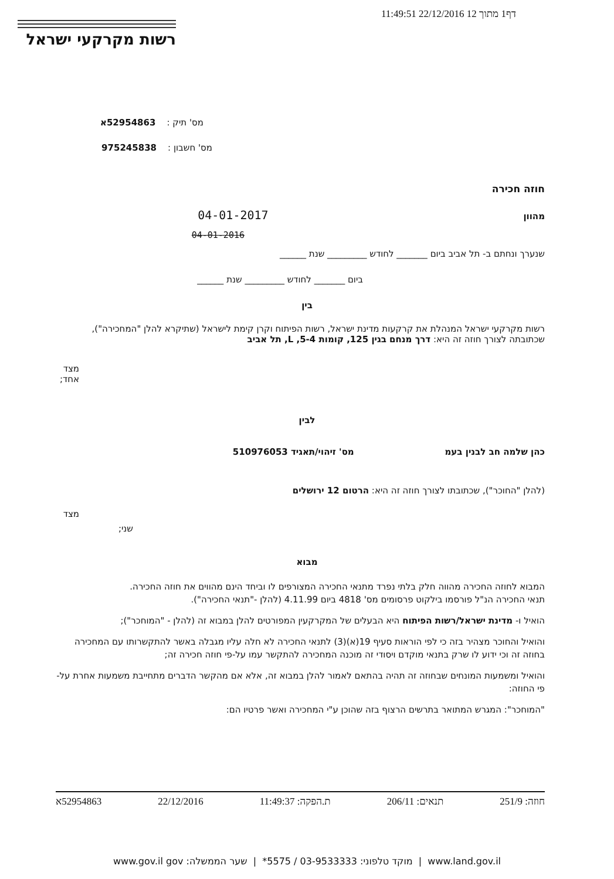דף1 מתוך 12 22/12/2016 11:49:51
רשות מקרקעי ישראל
מס' תיק : 52954863א
מס' חשבון : 975245838
חוזה חכירה
מהוון 04-01-2017
04-01-2016
שנערך ונחתם ב- תל אביב ביום _______ לחודש _________ שנת ______
ביום _______ לחודש _________ שנת ______
בין
רשות מקרקעי ישראל המנהלת את קרקעות מדינת ישראל, רשות הפיתוח וקרן קימת לישראל (שתיקרא להלן "המחכירה"), שכתובתה לצורך חוזה זה היא: דרך מנחם בגין 125, קומות 5-4, L, תל אביב
מצד
אחד;
לבין
כהן שלמה חב לבנין בעמ מס' זיהוי/תאגיד 510976053
(להלן "החוכר"), שכתובתו לצורך חוזה זה היא: הרטום 12 ירושלים
מצד
שני;
מבוא
המבוא לחוזה החכירה מהווה חלק בלתי נפרד מתנאי החכירה המצורפים לו וביחד הינם מהווים את חוזה החכירה.
תנאי החכירה הנ"ל פורסמו בילקוט פרסומים מס' 4818 ביום 4.11.99 (להלן -"תנאי החכירה").
הואיל ו- מדינת ישראל/רשות הפיתוח היא הבעלים של המקרקעין המפורטים להלן במבוא זה (להלן - "המוחכר");
והואיל והחוכר מצהיר בזה כי לפי הוראות סעיף 19(א)(3) לתנאי החכירה לא חלה עליו מגבלה באשר להתקשרותו עם המחכירה בחוזה זה וכי ידוע לו שרק בתנאי מוקדם ויסודי זה מוכנה המחכירה להתקשר עמו על-פי חוזה חכירה זה;
והואיל ומשמעות המונחים שבחוזה זה תהיה בהתאם לאמור להלן במבוא זה, אלא אם מהקשר הדברים מתחייבת משמעות אחרת על-פי החוזה:
"המוחכר": המגרש המתואר בתרשים הרצוף בזה שהוכן ע"י המחכירה ואשר פרטיו הם:
חוזה: 251/9 תנאים: 206/11 ת.הפקה: 11:49:37 22/12/2016 52954863א
www.land.gov.il | מוקד טלפוני: 03-9533333 / 5575* | שער הממשלה: www.gov.il gov